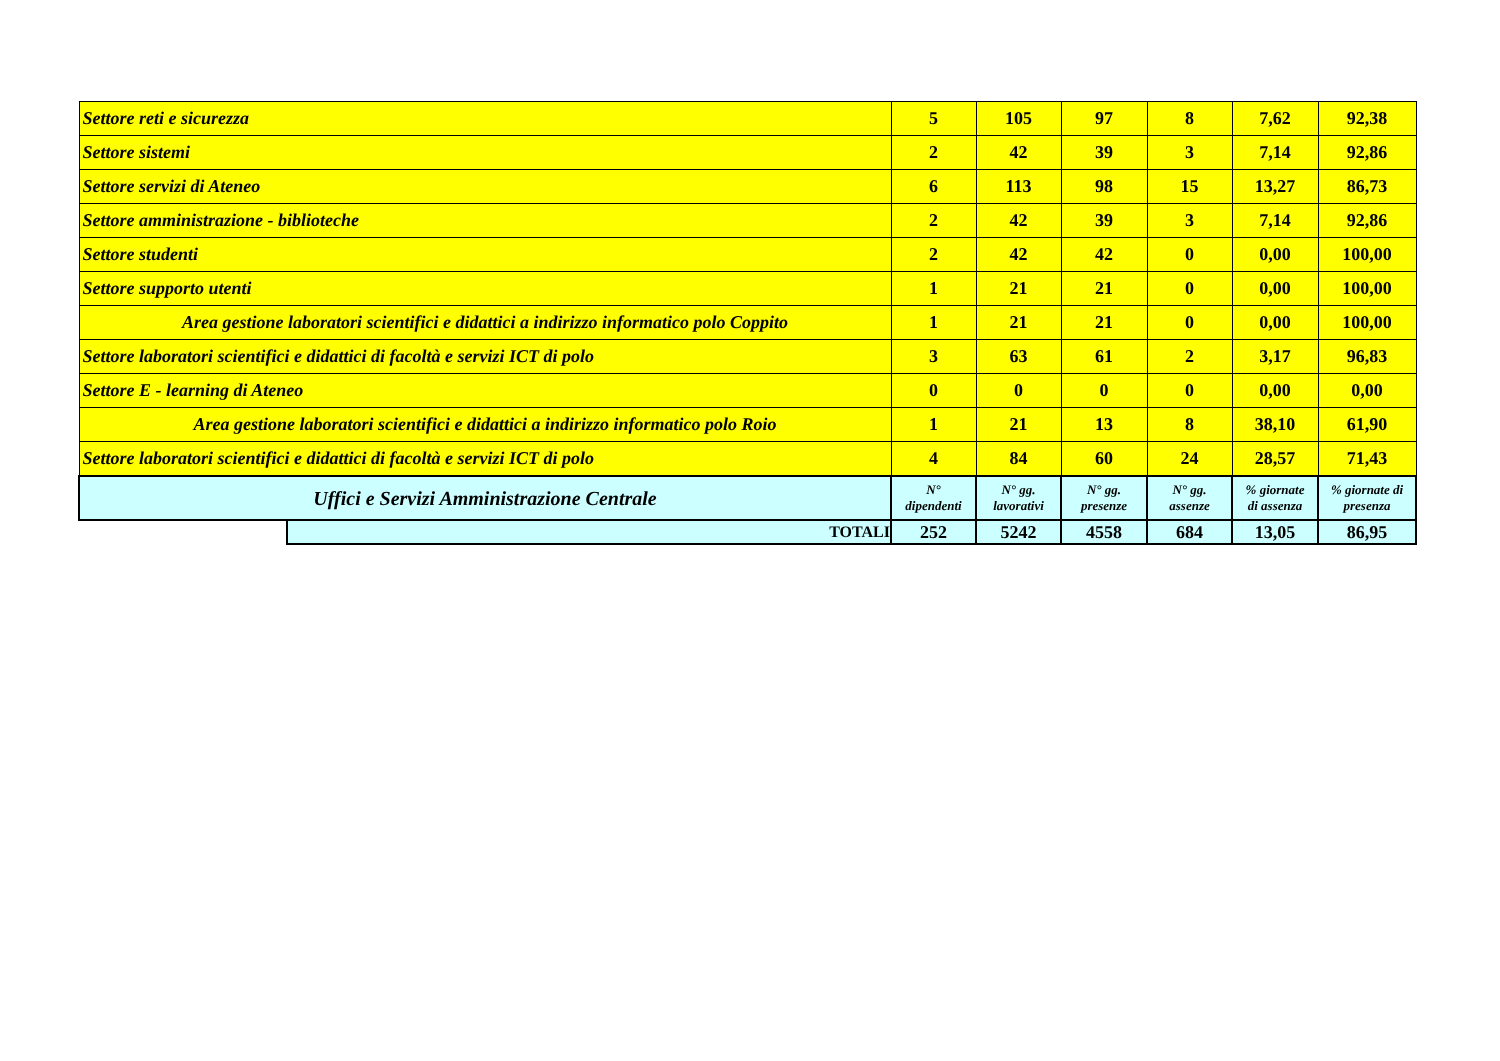| Settore reti e sicurezza | | 5 | 105 | 97 | 8 | 7,62 | 92,38 |
| Settore sistemi | | 2 | 42 | 39 | 3 | 7,14 | 92,86 |
| Settore servizi di Ateneo | | 6 | 113 | 98 | 15 | 13,27 | 86,73 |
| Settore amministrazione - biblioteche | | 2 | 42 | 39 | 3 | 7,14 | 92,86 |
| Settore studenti | | 2 | 42 | 42 | 0 | 0,00 | 100,00 |
| Settore supporto utenti | | 1 | 21 | 21 | 0 | 0,00 | 100,00 |
| Area gestione laboratori scientifici e didattici a indirizzo informatico polo Coppito | | 1 | 21 | 21 | 0 | 0,00 | 100,00 |
| Settore laboratori scientifici e didattici di facoltà e servizi ICT di polo | | 3 | 63 | 61 | 2 | 3,17 | 96,83 |
| Settore E - learning di Ateneo | | 0 | 0 | 0 | 0 | 0,00 | 0,00 |
| Area gestione laboratori scientifici e didattici a indirizzo informatico polo Roio | | 1 | 21 | 13 | 8 | 38,10 | 61,90 |
| Settore laboratori scientifici e didattici di facoltà e servizi ICT di polo | | 4 | 84 | 60 | 24 | 28,57 | 71,43 |
| Uffici e Servizi Amministrazione Centrale | | N° dipendenti | N° gg. lavorativi | N° gg. presenze | N° gg. assenze | % giornate di assenza | % giornate di presenza |
| | TOTALI | 252 | 5242 | 4558 | 684 | 13,05 | 86,95 |